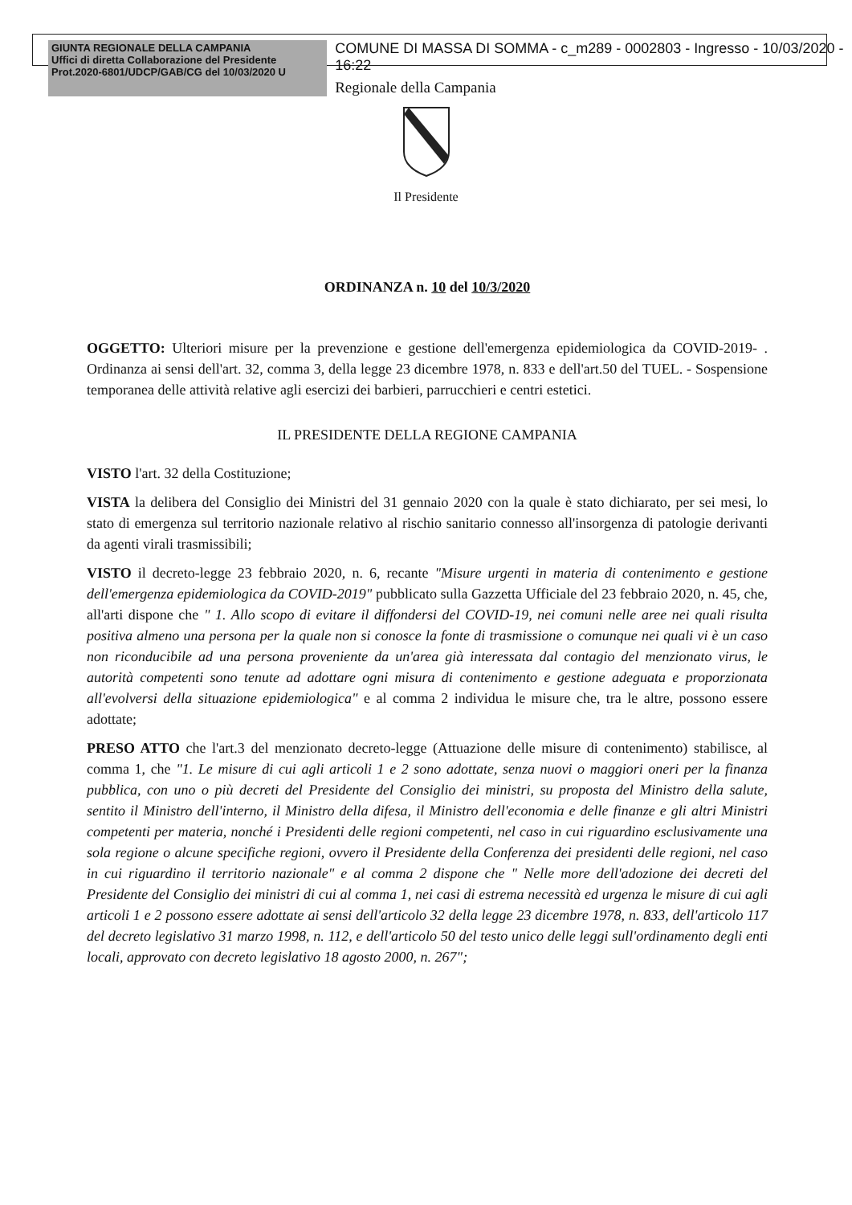GIUNTA REGIONALE DELLA CAMPANIA
Uffici di diretta Collaborazione del Presidente
Prot.2020-6801/UDCP/GAB/CG del 10/03/2020 U
COMUNE DI MASSA DI SOMMA - c_m289 - 0002803 - Ingresso - 10/03/2020 - 16:22
Regionale della Campania
Il Presidente
ORDINANZA n. 10 del 10/3/2020
OGGETTO: Ulteriori misure per la prevenzione e gestione dell'emergenza epidemiologica da COVID-2019- . Ordinanza ai sensi dell'art. 32, comma 3, della legge 23 dicembre 1978, n. 833 e dell'art.50 del TUEL. - Sospensione temporanea delle attività relative agli esercizi dei barbieri, parrucchieri e centri estetici.
IL PRESIDENTE DELLA REGIONE CAMPANIA
VISTO l'art. 32 della Costituzione;
VISTA la delibera del Consiglio dei Ministri del 31 gennaio 2020 con la quale è stato dichiarato, per sei mesi, lo stato di emergenza sul territorio nazionale relativo al rischio sanitario connesso all'insorgenza di patologie derivanti da agenti virali trasmissibili;
VISTO il decreto-legge 23 febbraio 2020, n. 6, recante "Misure urgenti in materia di contenimento e gestione dell'emergenza epidemiologica da COVID-2019" pubblicato sulla Gazzetta Ufficiale del 23 febbraio 2020, n. 45, che, all'arti dispone che " 1. Allo scopo di evitare il diffondersi del COVID-19, nei comuni nelle aree nei quali risulta positiva almeno una persona per la quale non si conosce la fonte di trasmissione o comunque nei quali vi è un caso non riconducibile ad una persona proveniente da un'area già interessata dal contagio del menzionato virus, le autorità competenti sono tenute ad adottare ogni misura di contenimento e gestione adeguata e proporzionata all'evolversi della situazione epidemiologica" e al comma 2 individua le misure che, tra le altre, possono essere adottate;
PRESO ATTO che l'art.3 del menzionato decreto-legge (Attuazione delle misure di contenimento) stabilisce, al comma 1, che "1. Le misure di cui agli articoli 1 e 2 sono adottate, senza nuovi o maggiori oneri per la finanza pubblica, con uno o più decreti del Presidente del Consiglio dei ministri, su proposta del Ministro della salute, sentito il Ministro dell'interno, il Ministro della difesa, il Ministro dell'economia e delle finanze e gli altri Ministri competenti per materia, nonché i Presidenti delle regioni competenti, nel caso in cui riguardino esclusivamente una sola regione o alcune specifiche regioni, ovvero il Presidente della Conferenza dei presidenti delle regioni, nel caso in cui riguardino il territorio nazionale" e al comma 2 dispone che " Nelle more dell'adozione dei decreti del Presidente del Consiglio dei ministri di cui al comma 1, nei casi di estrema necessità ed urgenza le misure di cui agli articoli 1 e 2 possono essere adottate ai sensi dell'articolo 32 della legge 23 dicembre 1978, n. 833, dell'articolo 117 del decreto legislativo 31 marzo 1998, n. 112, e dell'articolo 50 del testo unico delle leggi sull'ordinamento degli enti locali, approvato con decreto legislativo 18 agosto 2000, n. 267";